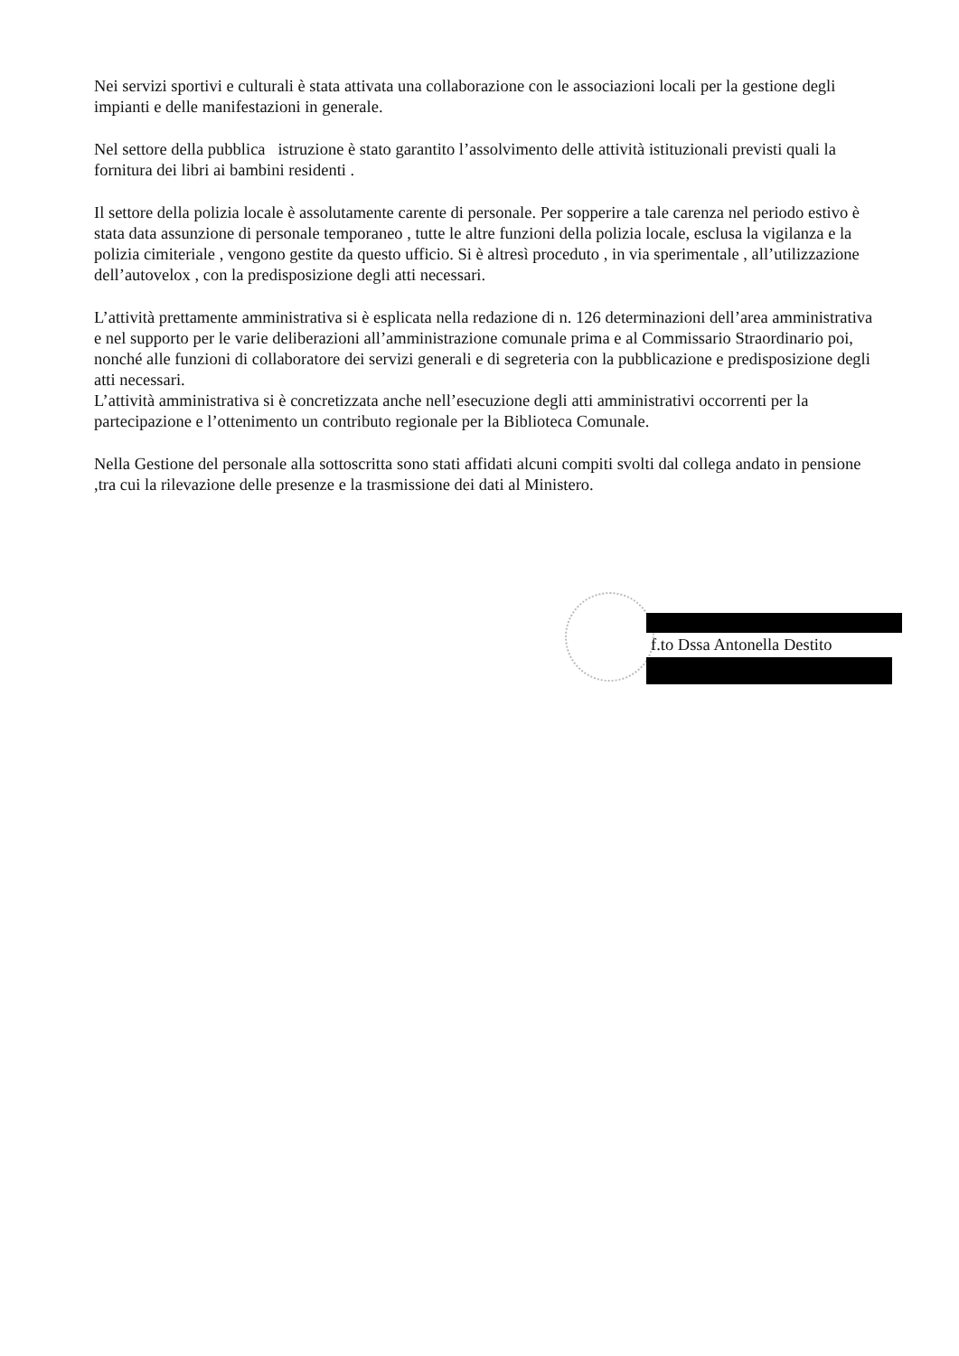Nei servizi sportivi e culturali è stata attivata una collaborazione con le associazioni locali per la gestione degli impianti e delle manifestazioni in generale.
Nel settore della pubblica istruzione è stato garantito l’assolvimento delle attività istituzionali previsti quali la fornitura dei libri ai bambini residenti .
Il settore della polizia locale è assolutamente carente di personale. Per sopperire a tale carenza nel periodo estivo è stata data assunzione di personale temporaneo , tutte le altre funzioni della polizia locale, esclusa la vigilanza e la polizia cimiteriale , vengono gestite da questo ufficio. Si è altresì proceduto , in via sperimentale , all’utilizzazione dell’autovelox , con la predisposizione degli atti necessari.
L’attività prettamente amministrativa si è esplicata nella redazione di n. 126 determinazioni dell’area amministrativa e nel supporto per le varie deliberazioni all’amministrazione comunale prima e al Commissario Straordinario poi, nonché alle funzioni di collaboratore dei servizi generali e di segreteria con la pubblicazione e predisposizione degli atti necessari.
L’attività amministrativa si è concretizzata anche nell’esecuzione degli atti amministrativi occorrenti per la partecipazione e l’ottenimento un contributo regionale per la Biblioteca Comunale.
Nella Gestione del personale alla sottoscritta sono stati affidati alcuni compiti svolti dal collega andato in pensione ,tra cui la rilevazione delle presenze e la trasmissione dei dati al Ministero.
f.to Dssa Antonella Destito